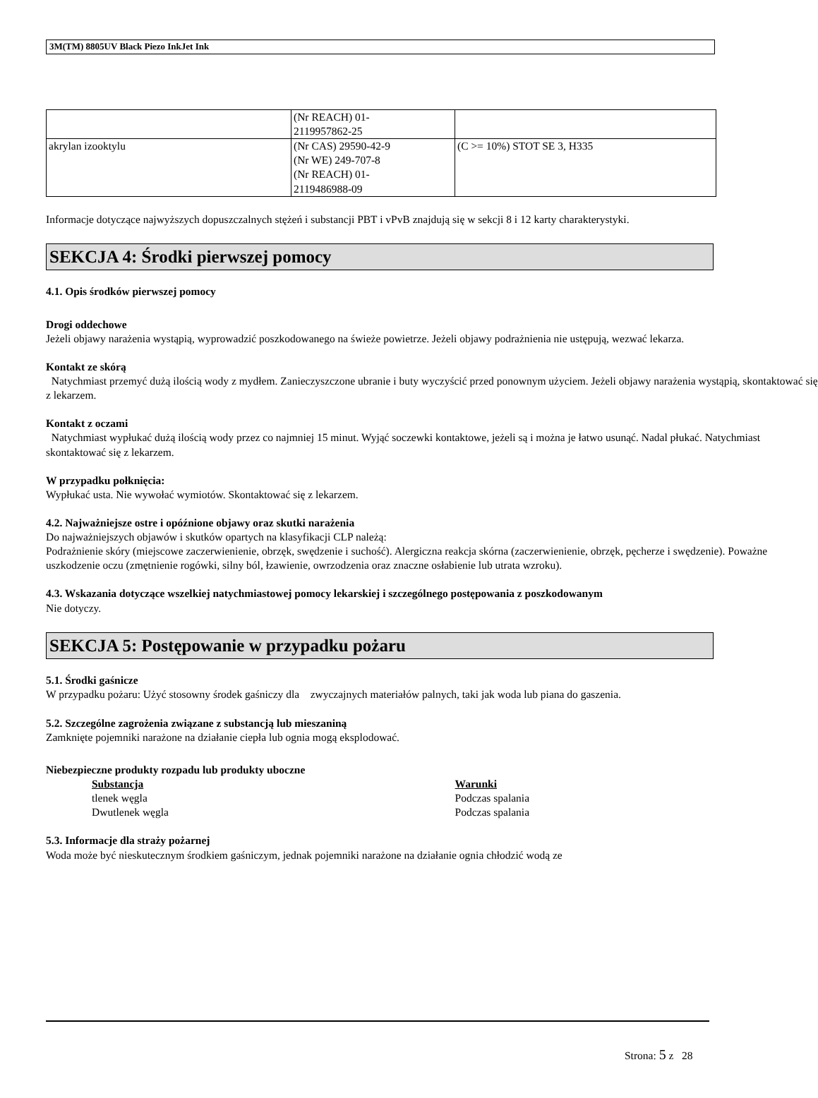3M(TM) 8805UV Black Piezo InkJet Ink
| | (Nr REACH) 01- 2119957862-25 | |
| akrylan izooktylu | (Nr CAS) 29590-42-9 (Nr WE) 249-707-8 (Nr REACH) 01- 2119486988-09 | (C >= 10%) STOT SE 3, H335 |
Informacje dotyczące najwyższych dopuszczalnych stężeń i substancji PBT i vPvB znajdują się w sekcji 8 i 12 karty charakterystyki.
SEKCJA 4: Środki pierwszej pomocy
4.1. Opis środków pierwszej pomocy
Drogi oddechowe
Jeżeli objawy narażenia wystąpią, wyprowadzić poszkodowanego na świeże powietrze. Jeżeli objawy podrażnienia nie ustępują, wezwać lekarza.
Kontakt ze skórą
Natychmiast przemyć dużą ilością wody z mydłem. Zanieczyszczone ubranie i buty wyczyścić przed ponownym użyciem. Jeżeli objawy narażenia wystąpią, skontaktować się z lekarzem.
Kontakt z oczami
Natychmiast wypłukać dużą ilością wody przez co najmniej 15 minut. Wyjąć soczewki kontaktowe, jeżeli są i można je łatwo usunąć. Nadal płukać. Natychmiast skontaktować się z lekarzem.
W przypadku połknięcia:
Wypłukać usta. Nie wywołać wymiotów. Skontaktować się z lekarzem.
4.2. Najważniejsze ostre i opóźnione objawy oraz skutki narażenia
Do najważniejszych objawów i skutków opartych na klasyfikacji CLP należą:
Podrażnienie skóry (miejscowe zaczerwienienie, obrzęk, swędzenie i suchość). Alergiczna reakcja skórna (zaczerwienienie, obrzęk, pęcherze i swędzenie). Poważne uszkodzenie oczu (zmętnienie rogówki, silny ból, łzawienie, owrzodzenia oraz znaczne osłabienie lub utrata wzroku).
4.3. Wskazania dotyczące wszelkiej natychmiastowej pomocy lekarskiej i szczególnego postępowania z poszkodowanym
Nie dotyczy.
SEKCJA 5: Postępowanie w przypadku pożaru
5.1. Środki gaśnicze
W przypadku pożaru: Użyć stosowny środek gaśniczy dla zwyczajnych materiałów palnych, taki jak woda lub piana do gaszenia.
5.2. Szczególne zagrożenia związane z substancją lub mieszaniną
Zamknięte pojemniki narażone na działanie ciepła lub ognia mogą eksplodować.
Niebezpieczne produkty rozpadu lub produkty uboczne
| Substancja | Warunki |
| tlenek węgla | Podczas spalania |
| Dwutlenek węgla | Podczas spalania |
5.3. Informacje dla straży pożarnej
Woda może być nieskutecznym środkiem gaśniczym, jednak pojemniki narażone na działanie ognia chłodzić wodą ze
Strona: 5 z 28